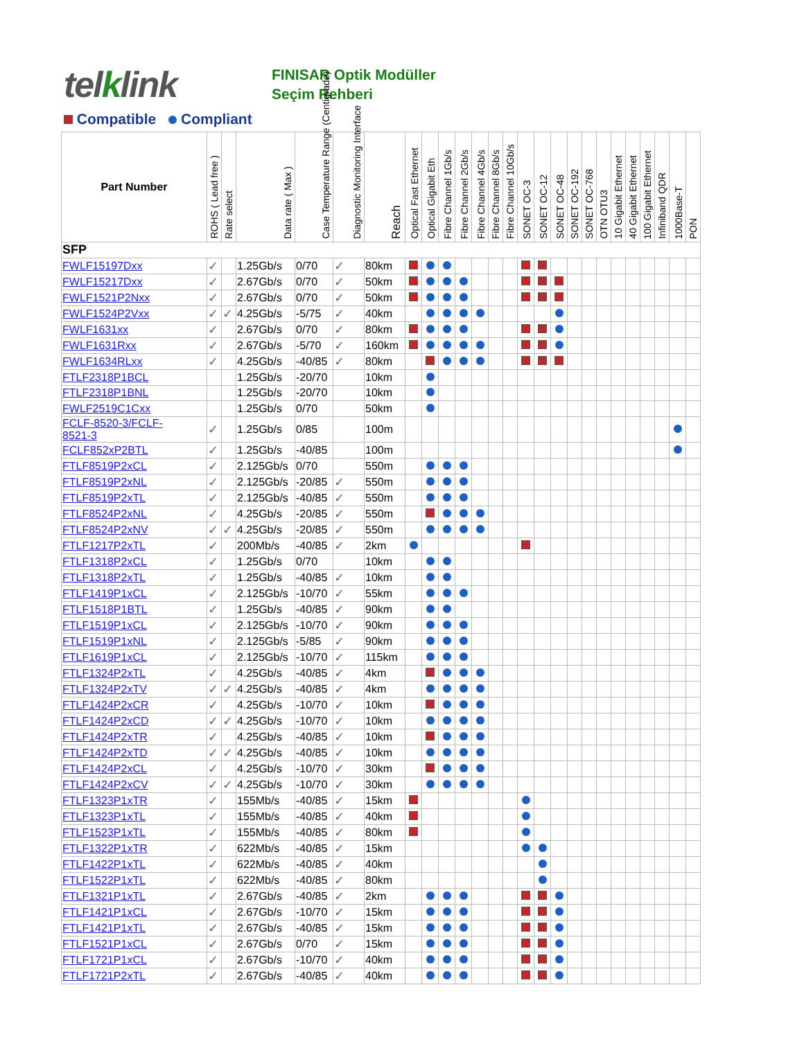telklink
FINISAR Optik Modüller
Seçim Rehberi
Compatible Compliant
| Part Number | ROHS ( Lead free ) | Rate select | Data rate ( Max ) | Case Temperature Range (Centigrade) | Diagnostic Monitoring Interface | Reach | Optical Fast Ethernet | Optical Gigabit Eth | Fibre Channel 1Gb/s | Fibre Channel 2Gb/s | Fibre Channel 4Gb/s | Fibre Channel 8Gb/s | Fibre Channel 10Gb/s | SONET OC-3 | SONET OC-12 | SONET OC-48 | SONET OC-192 | SONET OC-768 | OTN OTU3 | 10 Gigabit Ethernet | 40 Gigabit Ethernet | 100 Gigabit Ethernet | Infiniband QDR | 1000Base-T | PON |
| --- | --- | --- | --- | --- | --- | --- | --- | --- | --- | --- | --- | --- | --- | --- | --- | --- | --- | --- | --- | --- | --- | --- | --- | --- | --- |
| SFP | | | | | | | | | | | | | | | | | | | | | | | | | |
| FWLF15197Dxx | ✓ | | 1.25Gb/s | 0/70 | ✓ | 80km | | | | | | | | | | | | | | | | | | | |
| FWLF15217Dxx | ✓ | | 2.67Gb/s | 0/70 | ✓ | 50km | | | | | | | | | | | | | | | | | | | |
| FWLF1521P2Nxx | ✓ | | 2.67Gb/s | 0/70 | ✓ | 50km | | | | | | | | | | | | | | | | | | | |
| FWLF1524P2Vxx | ✓ | ✓ | 4.25Gb/s | -5/75 | ✓ | 40km | | | | | | | | | | | | | | | | | | | |
| FWLF1631xx | ✓ | | 2.67Gb/s | 0/70 | ✓ | 80km | | | | | | | | | | | | | | | | | | | |
| FWLF1631Rxx | ✓ | | 2.67Gb/s | -5/70 | ✓ | 160km | | | | | | | | | | | | | | | | | | | |
| FWLF1634RLxx | ✓ | | 4.25Gb/s | -40/85 | ✓ | 80km | | | | | | | | | | | | | | | | | | | |
| FTLF2318P1BCL | | | 1.25Gb/s | -20/70 | | 10km | | | | | | | | | | | | | | | | | | | |
| FTLF2318P1BNL | | | 1.25Gb/s | -20/70 | | 10km | | | | | | | | | | | | | | | | | | | |
| FWLF2519C1Cxx | | | 1.25Gb/s | 0/70 | | 50km | | | | | | | | | | | | | | | | | | | |
| FCLF-8520-3/FCLF- 8521-3 | ✓ | | 1.25Gb/s | 0/85 | | 100m | | | | | | | | | | | | | | | | | | | |
| FCLF852xP2BTL | ✓ | | 1.25Gb/s | -40/85 | | 100m | | | | | | | | | | | | | | | | | | | |
| FTLF8519P2xCL | ✓ | | 2.125Gb/s | 0/70 | | 550m | | | | | | | | | | | | | | | | | | | |
| FTLF8519P2xNL | ✓ | | 2.125Gb/s | -20/85 | ✓ | 550m | | | | | | | | | | | | | | | | | | | |
| FTLF8519P2xTL | ✓ | | 2.125Gb/s | -40/85 | ✓ | 550m | | | | | | | | | | | | | | | | | | | |
| FTLF8524P2xNL | ✓ | | 4.25Gb/s | -20/85 | ✓ | 550m | | | | | | | | | | | | | | | | | | | |
| FTLF8524P2xNV | ✓ | ✓ | 4.25Gb/s | -20/85 | ✓ | 550m | | | | | | | | | | | | | | | | | | | |
| FTLF1217P2xTL | ✓ | | 200Mb/s | -40/85 | ✓ | 2km | | | | | | | | | | | | | | | | | | | |
| FTLF1318P2xCL | ✓ | | 1.25Gb/s | 0/70 | | 10km | | | | | | | | | | | | | | | | | | | |
| FTLF1318P2xTL | ✓ | | 1.25Gb/s | -40/85 | ✓ | 10km | | | | | | | | | | | | | | | | | | | |
| FTLF1419P1xCL | ✓ | | 2.125Gb/s | -10/70 | ✓ | 55km | | | | | | | | | | | | | | | | | | | |
| FTLF1518P1BTL | ✓ | | 1.25Gb/s | -40/85 | ✓ | 90km | | | | | | | | | | | | | | | | | | | |
| FTLF1519P1xCL | ✓ | | 2.125Gb/s | -10/70 | ✓ | 90km | | | | | | | | | | | | | | | | | | | |
| FTLF1519P1xNL | ✓ | | 2.125Gb/s | -5/85 | ✓ | 90km | | | | | | | | | | | | | | | | | | | |
| FTLF1619P1xCL | ✓ | | 2.125Gb/s | -10/70 | ✓ | 115km | | | | | | | | | | | | | | | | | | | |
| FTLF1324P2xTL | ✓ | | 4.25Gb/s | -40/85 | ✓ | 4km | | | | | | | | | | | | | | | | | | | |
| FTLF1324P2xTV | ✓ | ✓ | 4.25Gb/s | -40/85 | ✓ | 4km | | | | | | | | | | | | | | | | | | | |
| FTLF1424P2xCR | ✓ | | 4.25Gb/s | -10/70 | ✓ | 10km | | | | | | | | | | | | | | | | | | | |
| FTLF1424P2xCD | ✓ | ✓ | 4.25Gb/s | -10/70 | ✓ | 10km | | | | | | | | | | | | | | | | | | | |
| FTLF1424P2xTR | ✓ | | 4.25Gb/s | -40/85 | ✓ | 10km | | | | | | | | | | | | | | | | | | | |
| FTLF1424P2xTD | ✓ | ✓ | 4.25Gb/s | -40/85 | ✓ | 10km | | | | | | | | | | | | | | | | | | | |
| FTLF1424P2xCL | ✓ | | 4.25Gb/s | -10/70 | ✓ | 30km | | | | | | | | | | | | | | | | | | | |
| FTLF1424P2xCV | ✓ | ✓ | 4.25Gb/s | -10/70 | ✓ | 30km | | | | | | | | | | | | | | | | | | | |
| FTLF1323P1xTR | ✓ | | 155Mb/s | -40/85 | ✓ | 15km | | | | | | | | | | | | | | | | | | | |
| FTLF1323P1xTL | ✓ | | 155Mb/s | -40/85 | ✓ | 40km | | | | | | | | | | | | | | | | | | | |
| FTLF1523P1xTL | ✓ | | 155Mb/s | -40/85 | ✓ | 80km | | | | | | | | | | | | | | | | | | | |
| FTLF1322P1xTR | ✓ | | 622Mb/s | -40/85 | ✓ | 15km | | | | | | | | | | | | | | | | | | | |
| FTLF1422P1xTL | ✓ | | 622Mb/s | -40/85 | ✓ | 40km | | | | | | | | | | | | | | | | | | | |
| FTLF1522P1xTL | ✓ | | 622Mb/s | -40/85 | ✓ | 80km | | | | | | | | | | | | | | | | | | | |
| FTLF1321P1xTL | ✓ | | 2.67Gb/s | -40/85 | ✓ | 2km | | | | | | | | | | | | | | | | | | | |
| FTLF1421P1xCL | ✓ | | 2.67Gb/s | -10/70 | ✓ | 15km | | | | | | | | | | | | | | | | | | | |
| FTLF1421P1xTL | ✓ | | 2.67Gb/s | -40/85 | ✓ | 15km | | | | | | | | | | | | | | | | | | | |
| FTLF1521P1xCL | ✓ | | 2.67Gb/s | 0/70 | ✓ | 15km | | | | | | | | | | | | | | | | | | | |
| FTLF1721P1xCL | ✓ | | 2.67Gb/s | -10/70 | ✓ | 40km | | | | | | | | | | | | | | | | | | | |
| FTLF1721P2xTL | ✓ | | 2.67Gb/s | -40/85 | ✓ | 40km | | | | | | | | | | | | | | | | | | | |